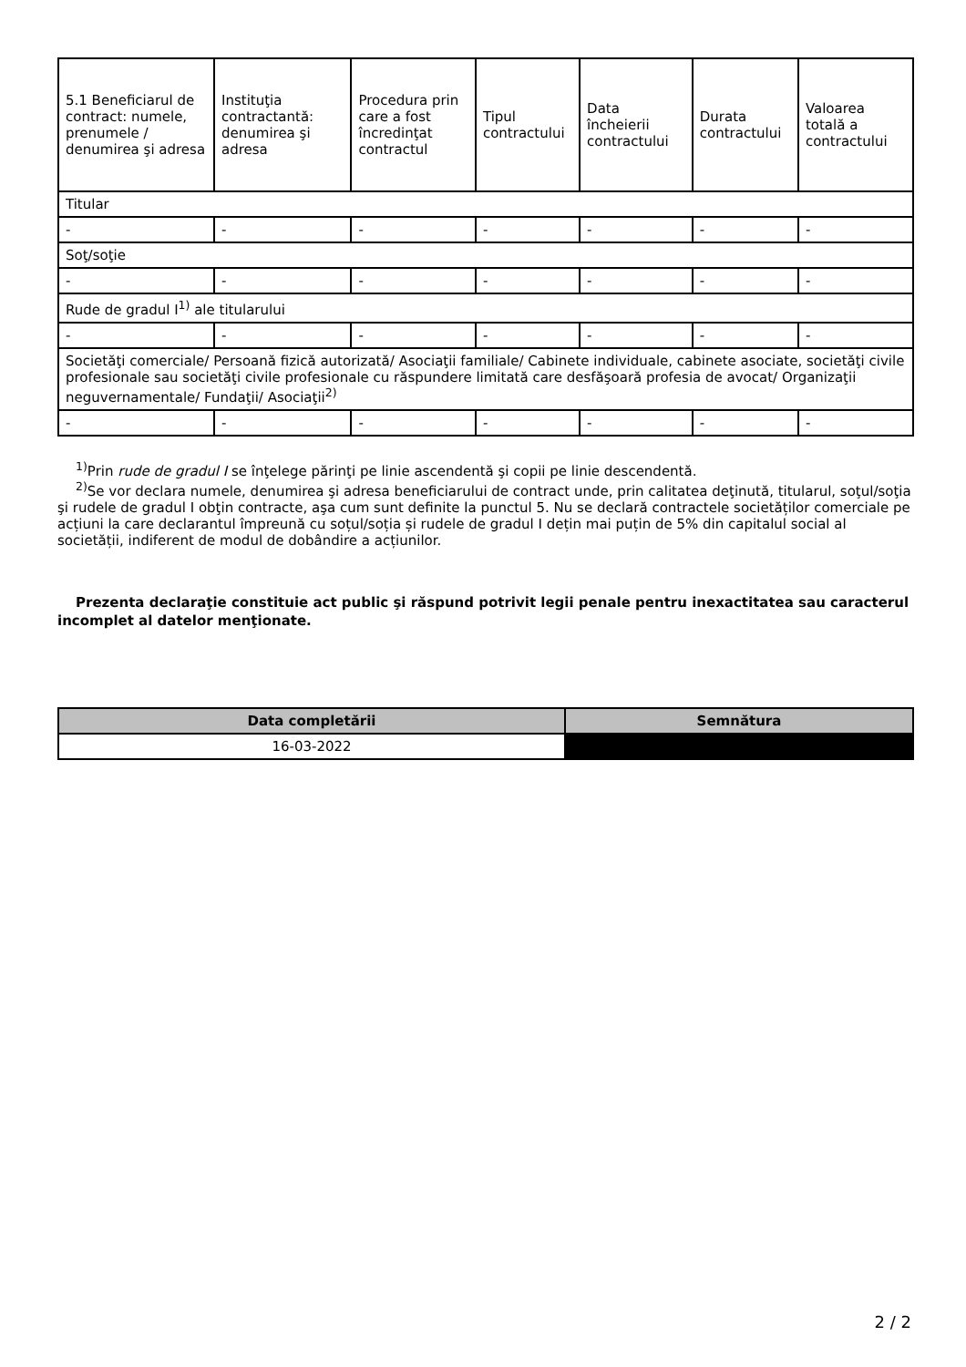| 5.1 Beneficiarul de contract: numele, prenumele / denumirea şi adresa | Instituţia contractantă: denumirea şi adresa | Procedura prin care a fost încredinţat contractul | Tipul contractului | Data încheierii contractului | Durata contractului | Valoarea totală a contractului |
| --- | --- | --- | --- | --- | --- | --- |
| Titular | | | | | | |
| - | - | - | - | - | - | - |
| Soţ/soţie | | | | | | |
| - | - | - | - | - | - | - |
| Rude de gradul I<sup>1)</sup> ale titularului | | | | | | |
| - | - | - | - | - | - | - |
| Societăţi comerciale/ Persoană fizică autorizată/ Asociaţii familiale/ Cabinete individuale, cabinete asociate, societăţi civile profesionale sau societăţi civile profesionale cu răspundere limitată care desfăşoară profesia de avocat/ Organizaţii neguvernamentale/ Fundaţii/ Asociaţii<sup>2)</sup> | | | | | | |
| - | - | - | - | - | - | - |
<sup>1)</sup> Prin rude de gradul I se înţelege părinţi pe linie ascendentă şi copii pe linie descendentă.
<sup>2)</sup> Se vor declara numele, denumirea şi adresa beneficiarului de contract unde, prin calitatea deţinută, titularul, soţul/soţia şi rudele de gradul I obţin contracte, aşa cum sunt definite la punctul 5. Nu se declară contractele societăților comerciale pe acțiuni la care declarantul împreună cu soțul/soția și rudele de gradul I dețin mai puțin de 5% din capitalul social al societății, indiferent de modul de dobândire a acțiunilor.
Prezenta declaraţie constituie act public şi răspund potrivit legii penale pentru inexactitatea sau caracterul incomplet al datelor menţionate.
| Data completării | Semnătura |
| --- | --- |
| 16-03-2022 | |
2 / 2